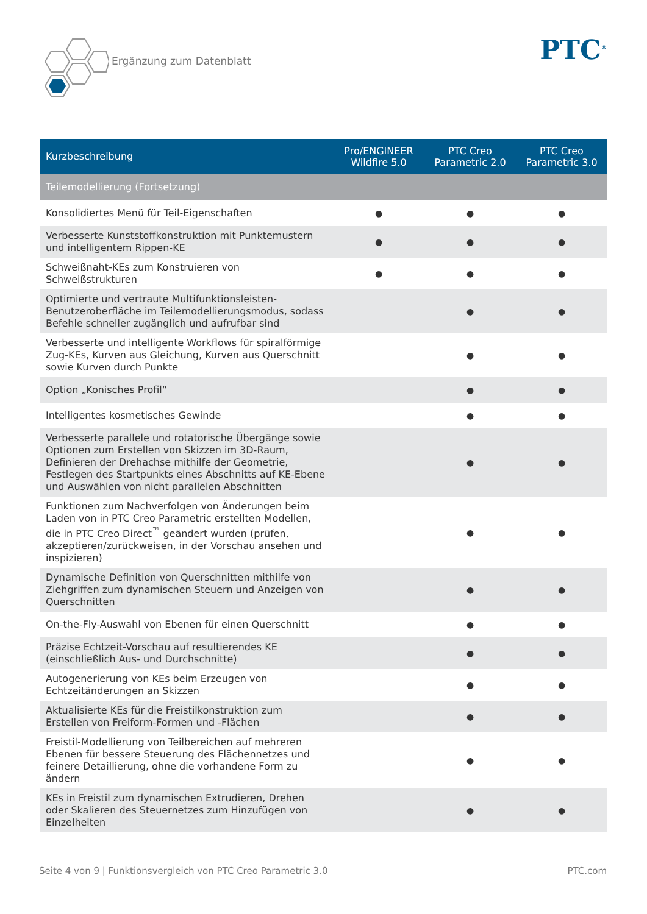Ergänzung zum Datenblatt PTC<sup>®</sup>
| Kurzbeschreibung | Pro/ENGINEER Wildfire 5.0 | PTC Creo Parametric 2.0 | PTC Creo Parametric 3.0 |
| --- | --- | --- | --- |
| Teilemodellierung (Fortsetzung) | | | |
| Konsolidiertes Menü für Teil-Eigenschaften | ● | ● | ● |
| Verbesserte Kunststoffkonstruktion mit Punktemustern und intelligentem Rippen-KE | ● | ● | ● |
| Schweißnaht-KEs zum Konstruieren von Schweißstrukturen | ● | ● | ● |
| Optimierte und vertraute Multifunktionsleisten-Benutzeroberfläche im Teilemodellierungsmodus, sodass Befehle schneller zugänglich und aufrufbar sind | | ● | ● |
| Verbesserte und intelligente Workflows für spiralförmige Zug-KEs, Kurven aus Gleichung, Kurven aus Querschnitt sowie Kurven durch Punkte | | ● | ● |
| Option „Konisches Profil“ | | ● | ● |
| Intelligentes kosmetisches Gewinde | | ● | ● |
| Verbesserte parallele und rotatorische Übergänge sowie Optionen zum Erstellen von Skizzen im 3D-Raum, Definieren der Drehachse mithilfe der Geometrie, Festlegen des Startpunkts eines Abschnitts auf KE-Ebene und Auswählen von nicht parallelen Abschnitten | | ● | ● |
| Funktionen zum Nachverfolgen von Änderungen beim Laden von in PTC Creo Parametric erstellten Modellen, die in PTC Creo Direct<sup>™</sup> geändert wurden (prüfen, akzeptieren/zurückweisen, in der Vorschau ansehen und inspizieren) | | ● | ● |
| Dynamische Definition von Querschnitten mithilfe von Ziehgriffen zum dynamischen Steuern und Anzeigen von Querschnitten | | ● | ● |
| On-the-Fly-Auswahl von Ebenen für einen Querschnitt | | ● | ● |
| Präzise Echtzeit-Vorschau auf resultierendes KE (einschließlich Aus- und Durchschnitte) | | ● | ● |
| Autogenerierung von KEs beim Erzeugen von Echtzeitänderungen an Skizzen | | ● | ● |
| Aktualisierte KEs für die Freistilkonstruktion zum Erstellen von Freiform-Formen und -Flächen | | ● | ● |
| Freistil-Modellierung von Teilbereichen auf mehreren Ebenen für bessere Steuerung des Flächennetzes und feinere Detaillierung, ohne die vorhandene Form zu ändern | | ● | ● |
| KEs in Freistil zum dynamischen Extrudieren, Drehen oder Skalieren des Steuernetzes zum Hinzufügen von Einzelheiten | | ● | ● |
Seite 4 von 9 | Funktionsvergleich von PTC Creo Parametric 3.0 PTC.com